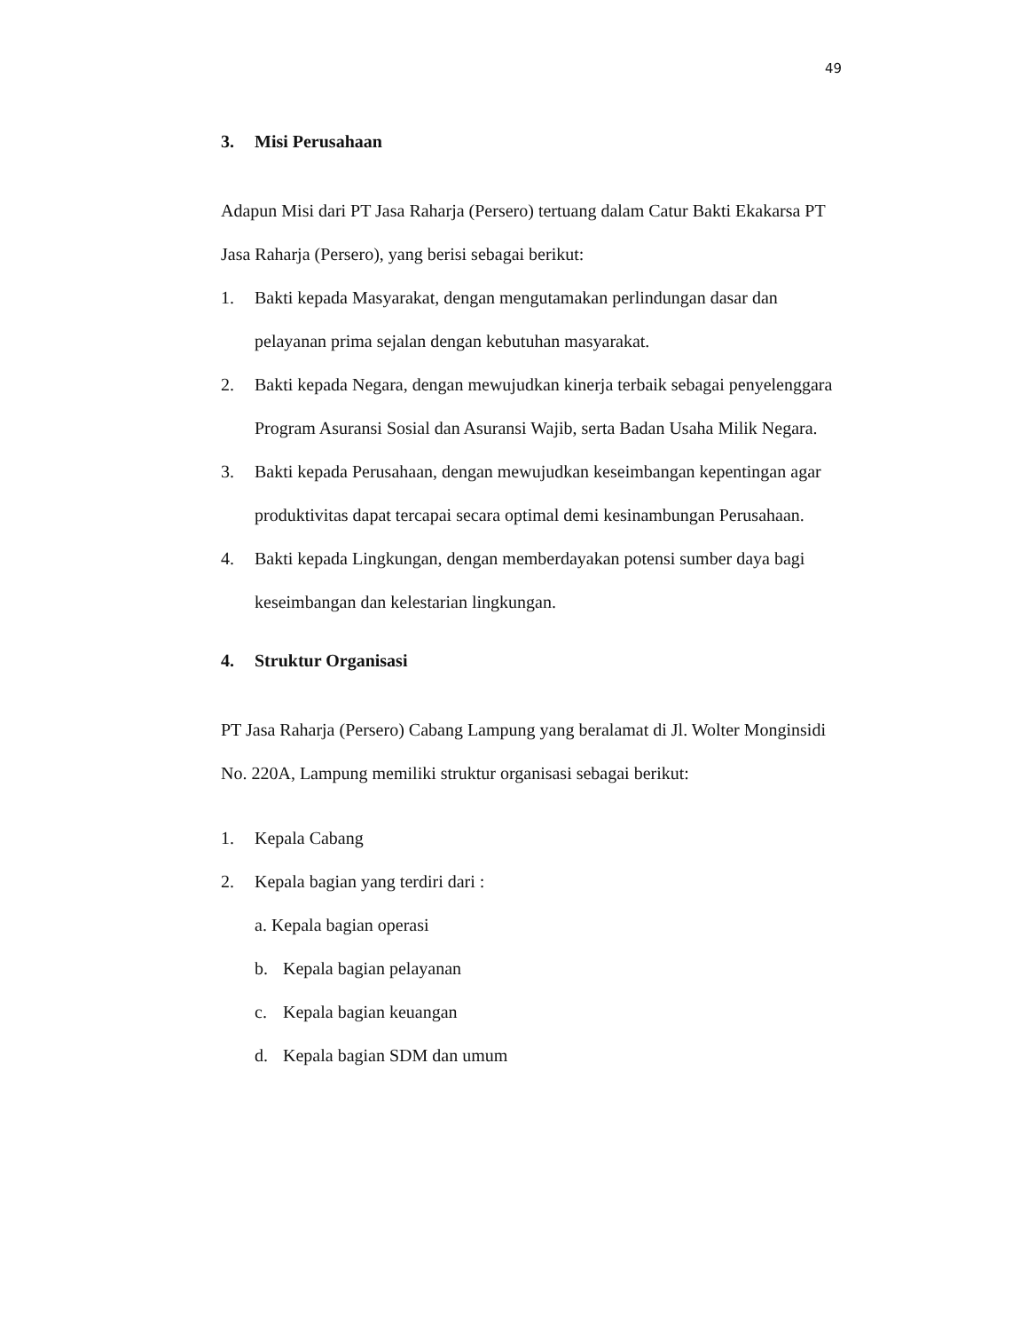49
3. Misi Perusahaan
Adapun Misi dari PT Jasa Raharja (Persero) tertuang dalam Catur Bakti Ekakarsa PT Jasa Raharja (Persero), yang berisi sebagai berikut:
1. Bakti kepada Masyarakat, dengan mengutamakan perlindungan dasar dan pelayanan prima sejalan dengan kebutuhan masyarakat.
2. Bakti kepada Negara, dengan mewujudkan kinerja terbaik sebagai penyelenggara Program Asuransi Sosial dan Asuransi Wajib, serta Badan Usaha Milik Negara.
3. Bakti kepada Perusahaan, dengan mewujudkan keseimbangan kepentingan agar produktivitas dapat tercapai secara optimal demi kesinambungan Perusahaan.
4. Bakti kepada Lingkungan, dengan memberdayakan potensi sumber daya bagi keseimbangan dan kelestarian lingkungan.
4. Struktur Organisasi
PT Jasa Raharja (Persero) Cabang Lampung yang beralamat di Jl. Wolter Monginsidi No. 220A, Lampung memiliki struktur organisasi sebagai berikut:
1. Kepala Cabang
2. Kepala bagian yang terdiri dari :
a. Kepala bagian operasi
b. Kepala bagian pelayanan
c. Kepala bagian keuangan
d. Kepala bagian SDM dan umum